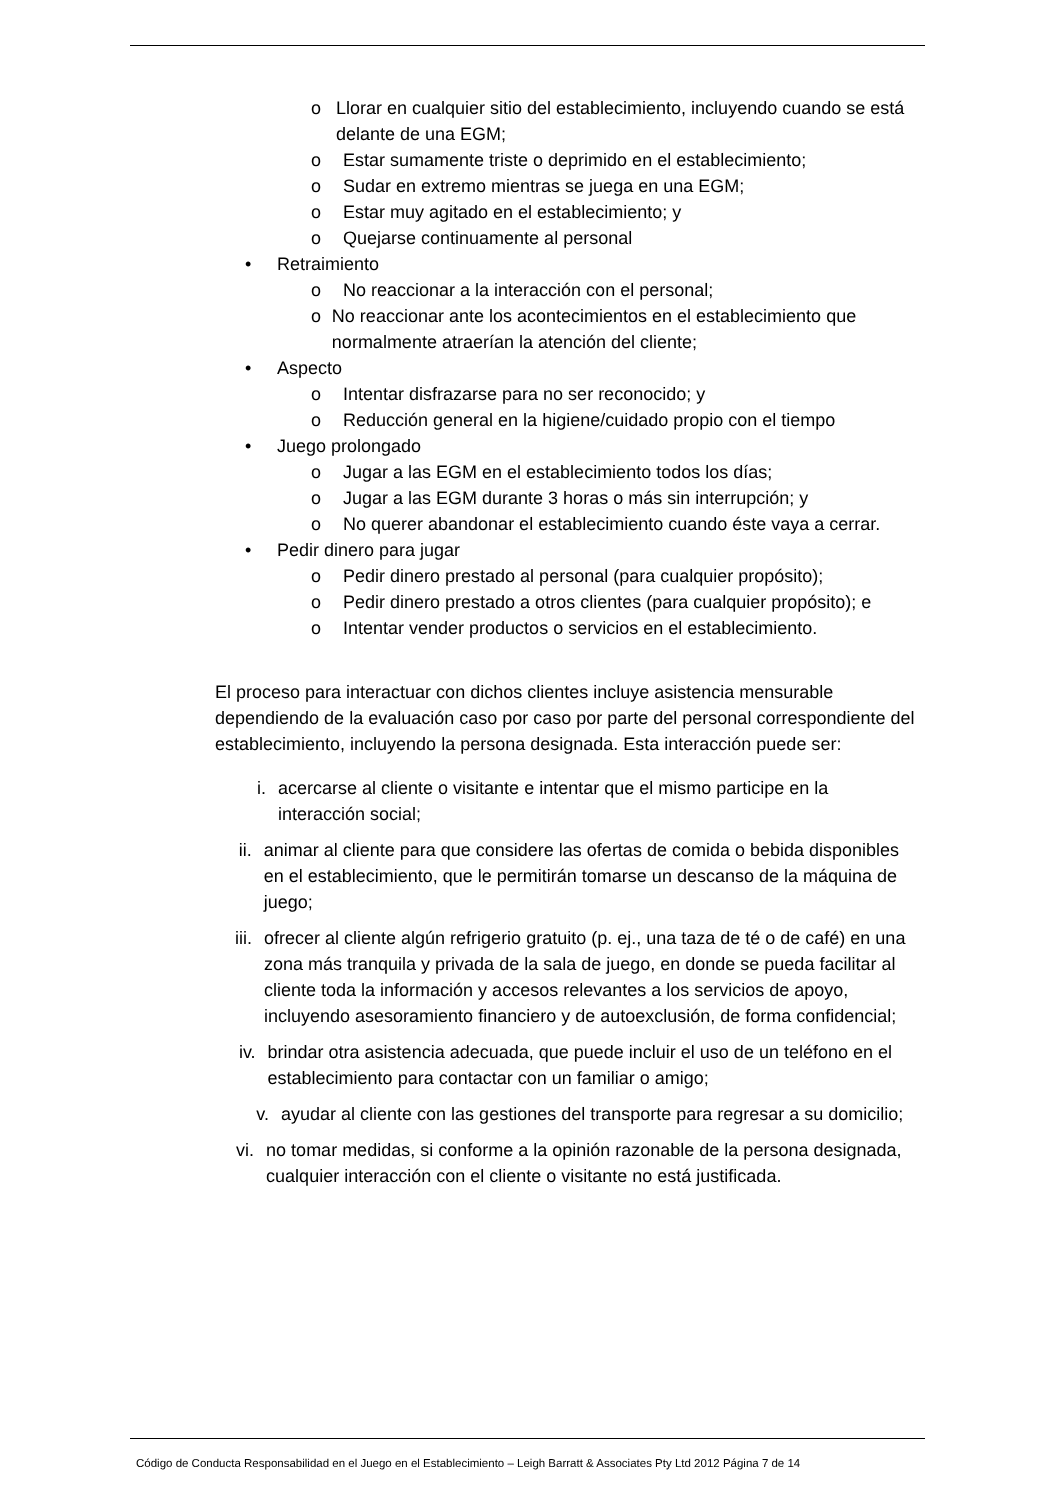o Llorar en cualquier sitio del establecimiento, incluyendo cuando se está delante de una EGM;
o Estar sumamente triste o deprimido en el establecimiento;
o Sudar en extremo mientras se juega en una EGM;
o Estar muy agitado en el establecimiento; y
o Quejarse continuamente al personal
• Retraimiento
o No reaccionar a la interacción con el personal;
o No reaccionar ante los acontecimientos en el establecimiento que normalmente atraerían la atención del cliente;
• Aspecto
o Intentar disfrazarse para no ser reconocido; y
o Reducción general en la higiene/cuidado propio con el tiempo
• Juego prolongado
o Jugar a las EGM en el establecimiento todos los días;
o Jugar a las EGM durante 3 horas o más sin interrupción; y
o No querer abandonar el establecimiento cuando éste vaya a cerrar.
• Pedir dinero para jugar
o Pedir dinero prestado al personal (para cualquier propósito);
o Pedir dinero prestado a otros clientes (para cualquier propósito); e
o Intentar vender productos o servicios en el establecimiento.
El proceso para interactuar con dichos clientes incluye asistencia mensurable dependiendo de la evaluación caso por caso por parte del personal correspondiente del establecimiento, incluyendo la persona designada. Esta interacción puede ser:
i. acercarse al cliente o visitante e intentar que el mismo participe en la interacción social;
ii. animar al cliente para que considere las ofertas de comida o bebida disponibles en el establecimiento, que le permitirán tomarse un descanso de la máquina de juego;
iii. ofrecer al cliente algún refrigerio gratuito (p. ej., una taza de té o de café) en una zona más tranquila y privada de la sala de juego, en donde se pueda facilitar al cliente toda la información y accesos relevantes a los servicios de apoyo, incluyendo asesoramiento financiero y de autoexclusión, de forma confidencial;
iv. brindar otra asistencia adecuada, que puede incluir el uso de un teléfono en el establecimiento para contactar con un familiar o amigo;
v. ayudar al cliente con las gestiones del transporte para regresar a su domicilio;
vi. no tomar medidas, si conforme a la opinión razonable de la persona designada, cualquier interacción con el cliente o visitante no está justificada.
Código de Conducta Responsabilidad en el Juego en el Establecimiento – Leigh Barratt & Associates Pty Ltd 2012 Página 7 de 14